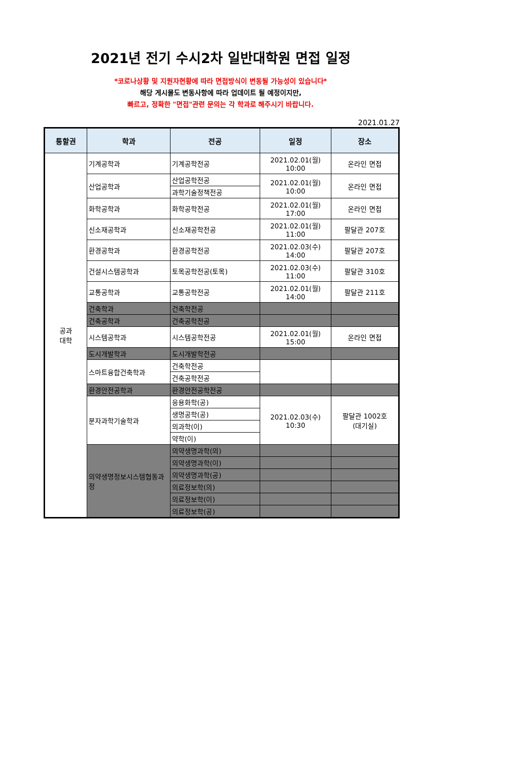2021년 전기 수시2차 일반대학원 면접 일정
*코로나상황 및 지원자현황에 따라 면접방식이 변동될 가능성이 있습니다*
해당 게시물도 변동사항에 따라 업데이트 될 예정이지만,
빠르고, 정확한 "면접"관련 문의는 각 학과로 해주시기 바랍니다.
2021.01.27
| 통할권 | 학과 | 전공 | 일정 | 장소 |
| --- | --- | --- | --- | --- |
| 공과 대학 | 기계공학과 | 기계공학전공 | 2021.02.01(월) 10:00 | 온라인 면접 |
| | 산업공학과 | 산업공학전공 | 2021.02.01(월) 10:00 | 온라인 면접 |
| | | 과학기술정책전공 | | |
| | 화학공학과 | 화학공학전공 | 2021.02.01(월) 17:00 | 온라인 면접 |
| | 신소재공학과 | 신소재공학전공 | 2021.02.01(월) 11:00 | 팔달관 207호 |
| | 환경공학과 | 환경공학전공 | 2021.02.03(수) 14:00 | 팔달관 207호 |
| | 건설시스템공학과 | 토목공학전공(토목) | 2021.02.03(수) 11:00 | 팔달관 310호 |
| | 교통공학과 | 교통공학전공 | 2021.02.01(월) 14:00 | 팔달관 211호 |
| | 건축학과 | 건축학전공 | | |
| | 건축공학과 | 건축공학전공 | | |
| | 시스템공학과 | 시스템공학전공 | 2021.02.01(월) 15:00 | 온라인 면접 |
| | 도시개발학과 | 도시개발학전공 | | |
| | 스마트융합건축학과 | 건축학전공 | | |
| | | 건축공학전공 | | |
| | 환경안전공학과 | 환경안전공학전공 | | |
| | 분자과학기술학과 | 응용화학(공) | 2021.02.03(수) 10:30 | 팔달관 1002호 (대기실) |
| | | 생명공학(공) | | |
| | | 의과학(이) | | |
| | | 약학(이) | | |
| | 의약생명정보시스템협동과정 | 의약생명과학(의) | | |
| | | 의약생명과학(이) | | |
| | | 의약생명과학(공) | | |
| | | 의료정보학(의) | | |
| | | 의료정보학(이) | | |
| | | 의료정보학(공) | | |